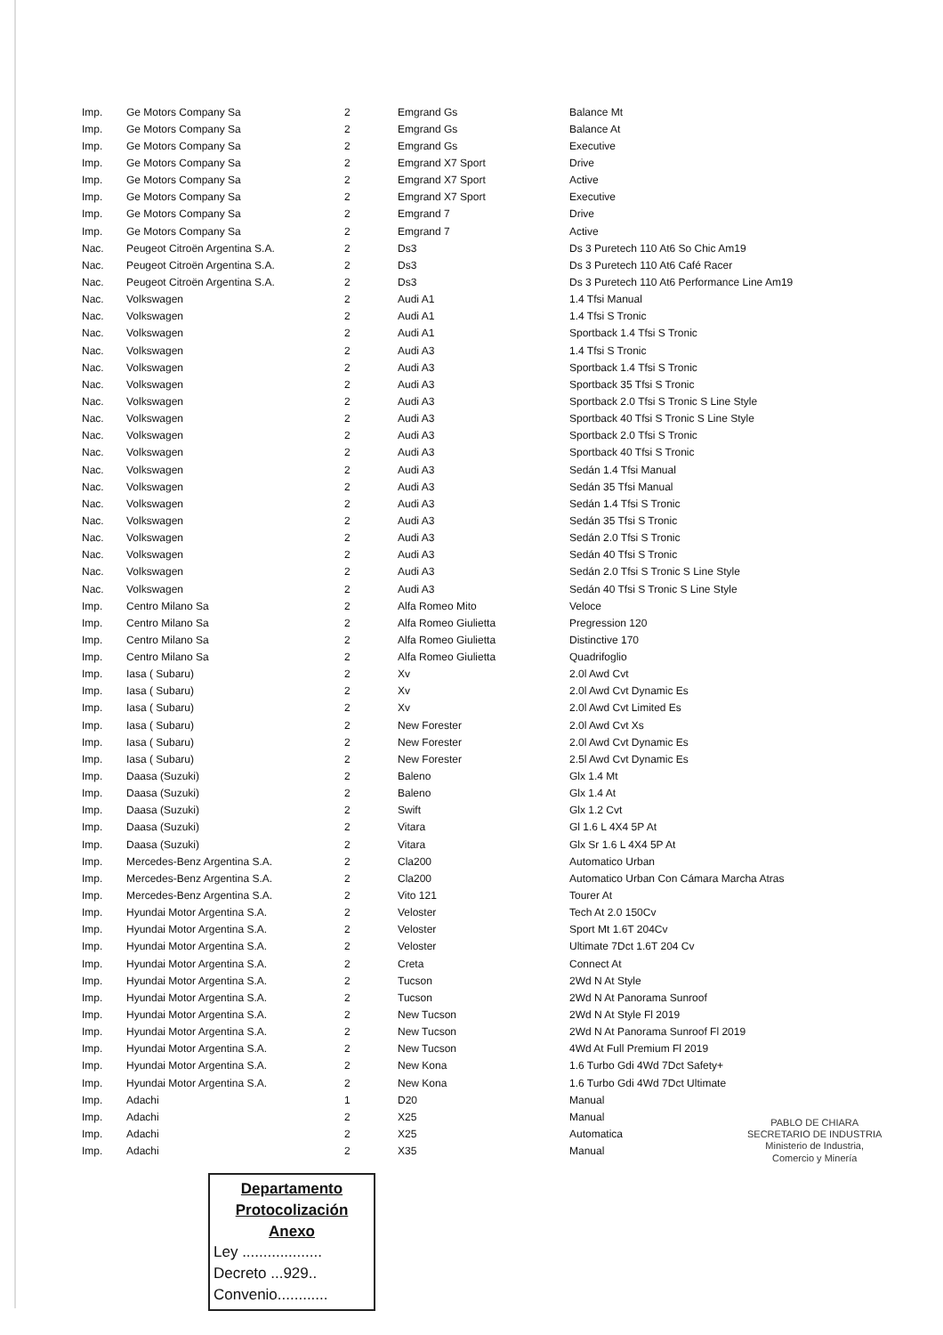| Imp. | Ge Motors Company Sa | 2 | Emgrand Gs | Balance Mt |
| Imp. | Ge Motors Company Sa | 2 | Emgrand Gs | Balance At |
| Imp. | Ge Motors Company Sa | 2 | Emgrand Gs | Executive |
| Imp. | Ge Motors Company Sa | 2 | Emgrand X7 Sport | Drive |
| Imp. | Ge Motors Company Sa | 2 | Emgrand X7 Sport | Active |
| Imp. | Ge Motors Company Sa | 2 | Emgrand X7 Sport | Executive |
| Imp. | Ge Motors Company Sa | 2 | Emgrand 7 | Drive |
| Imp. | Ge Motors Company Sa | 2 | Emgrand 7 | Active |
| Nac. | Peugeot Citroën Argentina S.A. | 2 | Ds3 | Ds 3 Puretech 110 At6 So Chic Am19 |
| Nac. | Peugeot Citroën Argentina S.A. | 2 | Ds3 | Ds 3 Puretech 110 At6 Café Racer |
| Nac. | Peugeot Citroën Argentina S.A. | 2 | Ds3 | Ds 3 Puretech 110 At6 Performance Line Am19 |
| Nac. | Volkswagen | 2 | Audi A1 | 1.4 Tfsi Manual |
| Nac. | Volkswagen | 2 | Audi A1 | 1.4 Tfsi S Tronic |
| Nac. | Volkswagen | 2 | Audi A1 | Sportback 1.4 Tfsi S Tronic |
| Nac. | Volkswagen | 2 | Audi A3 | 1.4 Tfsi S Tronic |
| Nac. | Volkswagen | 2 | Audi A3 | Sportback 1.4 Tfsi S Tronic |
| Nac. | Volkswagen | 2 | Audi A3 | Sportback 35 Tfsi S Tronic |
| Nac. | Volkswagen | 2 | Audi A3 | Sportback 2.0 Tfsi S Tronic S Line Style |
| Nac. | Volkswagen | 2 | Audi A3 | Sportback 40 Tfsi S Tronic S Line Style |
| Nac. | Volkswagen | 2 | Audi A3 | Sportback 2.0 Tfsi S Tronic |
| Nac. | Volkswagen | 2 | Audi A3 | Sportback 40 Tfsi S Tronic |
| Nac. | Volkswagen | 2 | Audi A3 | Sedán 1.4 Tfsi Manual |
| Nac. | Volkswagen | 2 | Audi A3 | Sedán 35 Tfsi Manual |
| Nac. | Volkswagen | 2 | Audi A3 | Sedán 1.4 Tfsi S Tronic |
| Nac. | Volkswagen | 2 | Audi A3 | Sedán 35 Tfsi S Tronic |
| Nac. | Volkswagen | 2 | Audi A3 | Sedán 2.0 Tfsi S Tronic |
| Nac. | Volkswagen | 2 | Audi A3 | Sedán 40 Tfsi S Tronic |
| Nac. | Volkswagen | 2 | Audi A3 | Sedán 2.0 Tfsi S Tronic S Line Style |
| Nac. | Volkswagen | 2 | Audi A3 | Sedán 40 Tfsi S Tronic S Line Style |
| Imp. | Centro Milano Sa | 2 | Alfa Romeo Mito | Veloce |
| Imp. | Centro Milano Sa | 2 | Alfa Romeo Giulietta | Pregression 120 |
| Imp. | Centro Milano Sa | 2 | Alfa Romeo Giulietta | Distinctive 170 |
| Imp. | Centro Milano Sa | 2 | Alfa Romeo Giulietta | Quadrifoglio |
| Imp. | Iasa ( Subaru) | 2 | Xv | 2.0l Awd Cvt |
| Imp. | Iasa ( Subaru) | 2 | Xv | 2.0l Awd Cvt Dynamic Es |
| Imp. | Iasa ( Subaru) | 2 | Xv | 2.0l Awd Cvt Limited Es |
| Imp. | Iasa ( Subaru) | 2 | New Forester | 2.0l Awd Cvt Xs |
| Imp. | Iasa ( Subaru) | 2 | New Forester | 2.0l Awd Cvt Dynamic Es |
| Imp. | Iasa ( Subaru) | 2 | New Forester | 2.5l Awd Cvt Dynamic Es |
| Imp. | Daasa (Suzuki) | 2 | Baleno | Glx 1.4 Mt |
| Imp. | Daasa (Suzuki) | 2 | Baleno | Glx 1.4 At |
| Imp. | Daasa (Suzuki) | 2 | Swift | Glx 1.2 Cvt |
| Imp. | Daasa (Suzuki) | 2 | Vitara | Gl 1.6 L 4X4 5P At |
| Imp. | Daasa (Suzuki) | 2 | Vitara | Glx Sr 1.6 L 4X4 5P At |
| Imp. | Mercedes-Benz Argentina S.A. | 2 | Cla200 | Automatico Urban |
| Imp. | Mercedes-Benz Argentina S.A. | 2 | Cla200 | Automatico Urban Con Cámara Marcha Atras |
| Imp. | Mercedes-Benz Argentina S.A. | 2 | Vito 121 | Tourer At |
| Imp. | Hyundai Motor Argentina S.A. | 2 | Veloster | Tech At 2.0 150Cv |
| Imp. | Hyundai Motor Argentina S.A. | 2 | Veloster | Sport Mt 1.6T 204Cv |
| Imp. | Hyundai Motor Argentina S.A. | 2 | Veloster | Ultimate 7Dct 1.6T 204 Cv |
| Imp. | Hyundai Motor Argentina S.A. | 2 | Creta | Connect At |
| Imp. | Hyundai Motor Argentina S.A. | 2 | Tucson | 2Wd N At Style |
| Imp. | Hyundai Motor Argentina S.A. | 2 | Tucson | 2Wd N At Panorama Sunroof |
| Imp. | Hyundai Motor Argentina S.A. | 2 | New Tucson | 2Wd N At Style Fl 2019 |
| Imp. | Hyundai Motor Argentina S.A. | 2 | New Tucson | 2Wd N At Panorama Sunroof Fl 2019 |
| Imp. | Hyundai Motor Argentina S.A. | 2 | New Tucson | 4Wd At Full Premium Fl 2019 |
| Imp. | Hyundai Motor Argentina S.A. | 2 | New Kona | 1.6 Turbo Gdi 4Wd 7Dct Safety+ |
| Imp. | Hyundai Motor Argentina S.A. | 2 | New Kona | 1.6 Turbo Gdi 4Wd 7Dct Ultimate |
| Imp. | Adachi | 1 | D20 | Manual |
| Imp. | Adachi | 2 | X25 | Manual |
| Imp. | Adachi | 2 | X25 | Automatica |
| Imp. | Adachi | 2 | X35 | Manual |
PABLO DE CHIARA
SECRETARIO DE INDUSTRIA
Ministerio de Industria,
Comercio y Minería
Departamento
Protocolización
Anexo
Ley ...................
Decreto ...929..
Convenio............